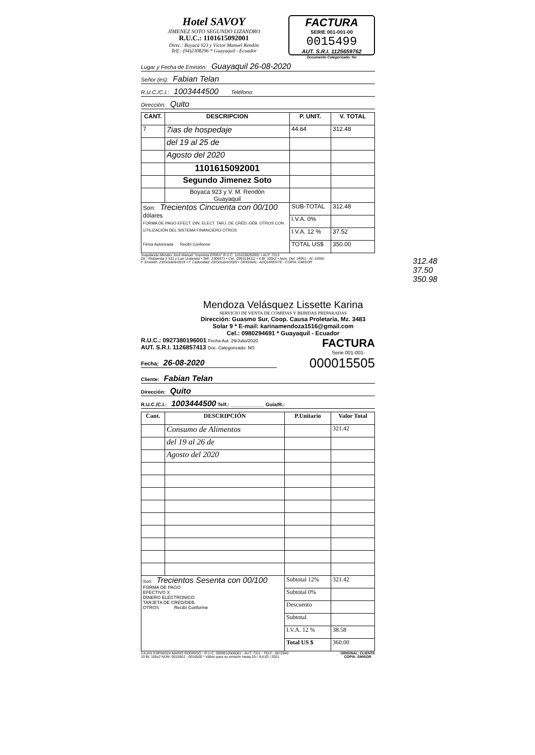Hotel SAVOY
JIMENEZ SOTO SEGUNDO LIZANDRO
R.U.C.: 1101615092001
Direc.: Boyacá 923 y Víctor Manuel Rendón
Telf.: (04)2308296 * Guayaquil - Ecuador
FACTURA
SERIE 001-001-00
0015499
AUT. S.R.I. 1125659762
Documento Categorizado: No
Lugar y Fecha de Emisión: Guayaquil 26-08-2020
Señor (es): Fabian Telan
R.U.C./C.I.: 1003444500 Teléfono:
Dirección: Quito
| CANT. | DESCRIPCION | P. UNIT. | V. TOTAL |
| --- | --- | --- | --- |
| 7 | 7ias de hospedaje | 44.64 | 312.48 |
| | del 19 al 25 de | | |
| | Agosto del 2020 | | |
| | 1101615092001 | | |
| | Segundo Jimenez Soto | | |
| | Boyaca 923 y V. M. Rendón Guayaquil | | |
| Son: Trecientos Cincuenta con 00/100 dólares FORMA DE PAGO EFECT. DIN. ELECT. TARJ. DE CRÉD.-DÉB. OTROS CON UTILIZACIÓN DEL SISTEMA FINANCIERO OTROS Firma Autorizada Recibí Conforme | | SUB-TOTAL | 312.48 |
| | | I.V.A. 0% | |
| | | I.V.A. 12 % | 37.52 |
| | | TOTAL US$ | 350.00 |
Suquilanda Mendes José Manuel "Imprenta ERIKA" R.U.C. 1101638292001 • AUT. 7213
Dir.: Riobamba # 531 y Luis Urdaneta • Telf.: 2306571 • Cel.: 0993184111 • 6 Bl. 100x2 • Num. Del: 14951 - Al: 15550
F. Emisión: 23/Octubre/2019 • F. Caducidad: 23/Octubre/2020 • ORIGINAL: ADQUIRENTE - COPIA: EMISOR
312.48
37.50
350.98
Mendoza Velásquez Lissette Karina
SERVICIO DE VENTA DE COMIDAS Y BEBIDAS PREPARADAS
Dirección: Guasmo Sur, Coop. Causa Proletaria, Mz. 3483
Solar 9 * E-mail: karinamendoza1516@gmail.com
Cel.: 0980294691 * Guayaquil - Ecuador
R.U.C.: 0927380196001 Fecha Aut. 29/Julio/2020
AUT. S.R.I. 1126857413 Doc. Categorizado: NO
FACTURA
Serie 001-001-
Fecha: 26-08-2020
000015505
Cliente: Fabian Telan
Dirección: Quito
R.U.C./C.I.: 1003444500 Telf.: ____________ Guía/R.:
| Cant. | DESCRIPCIÓN | P.Unitario | Valor Total |
| --- | --- | --- | --- |
| | Consumo de Alimentos | | 321.42 |
| | del 19 al 26 de | | |
| | Agosto del 2020 | | |
| Son: Trecientos Sesenta con 00/100 FORMA DE PAGO EFECTIVO X DINERO ELECTRONICO TARJETA DE CRED/DEB. OTROS Recibí Conforme | | Subtotal 12% | 321.42 |
| | | Subtotal 0% | |
| | | Descuento | |
| | | Subtotal | |
| | | I.V.A. 12 % | 38.58 |
| | | Total US $ | 360.00 |
CAJAS ESPINOZA MARIO RODRIGO - R.U.C. 0909010506001 - AUT. 7311 - TELF.: 3872940
10 BL 100x2 NUM. 0015501 - 0016500 * Válido para su emisión hasta 29 / JULIO / 2021
ORIGINAL: CLIENTE
COPIA: EMISOR